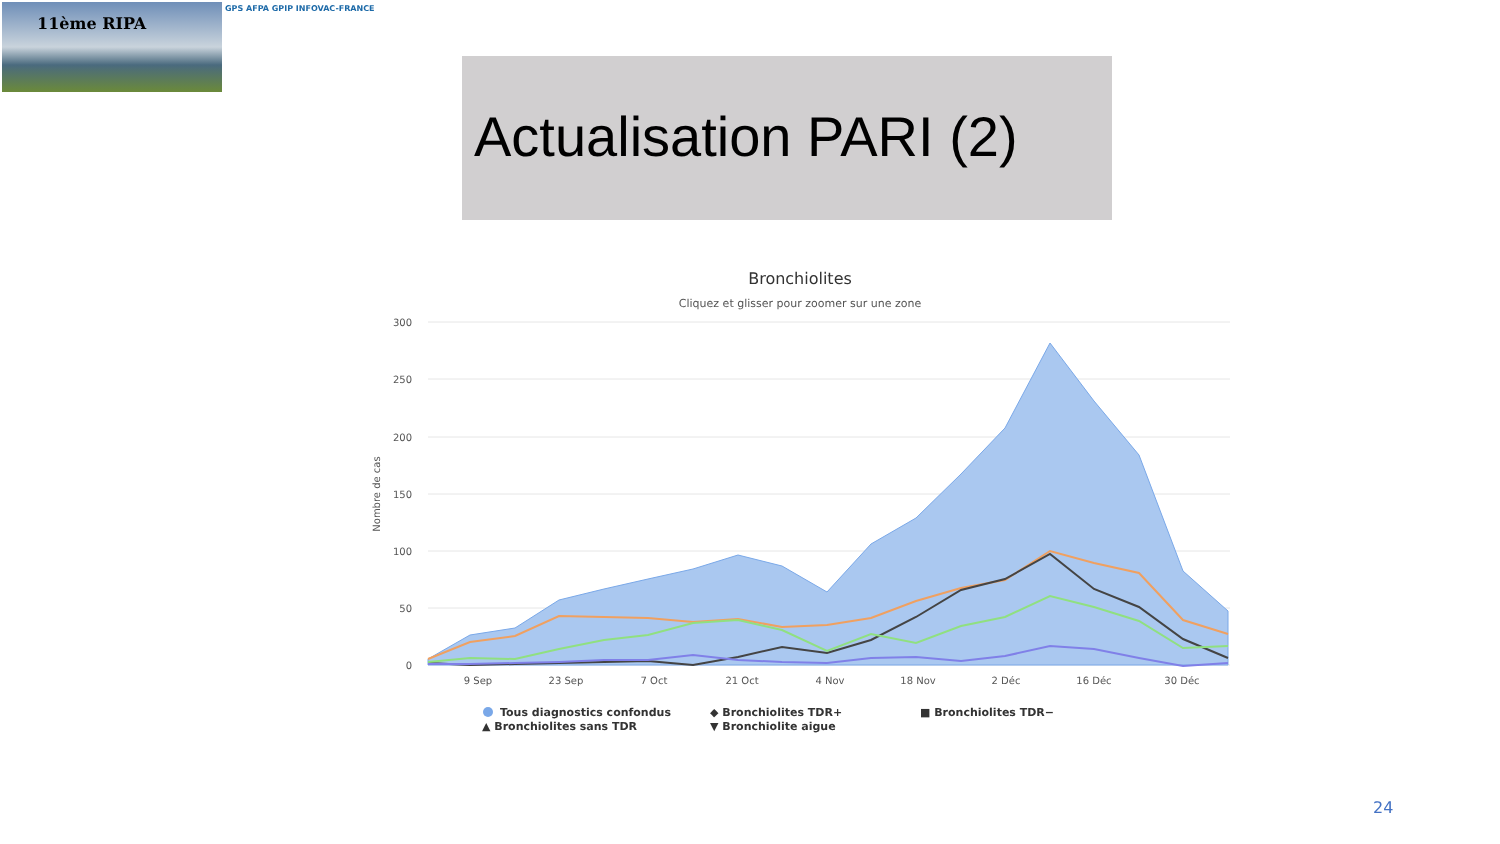11ème RIPA GPS AFPA GPIP INFOVAC-FRANCE
Actualisation PARI (2)
Bronchiolites
Cliquez et glisser pour zoomer sur une zone
300
250
200
150
100
50
0
Nombre de cas
9 Sep
23 Sep
7 Oct
21 Oct
4 Nov
18 Nov
2 Déc
16 Déc
30 Déc
Tous diagnostics confondus
◆ Bronchiolites TDR+
■ Bronchiolites TDR−
▲ Bronchiolites sans TDR
▼ Bronchiolite aigue
24